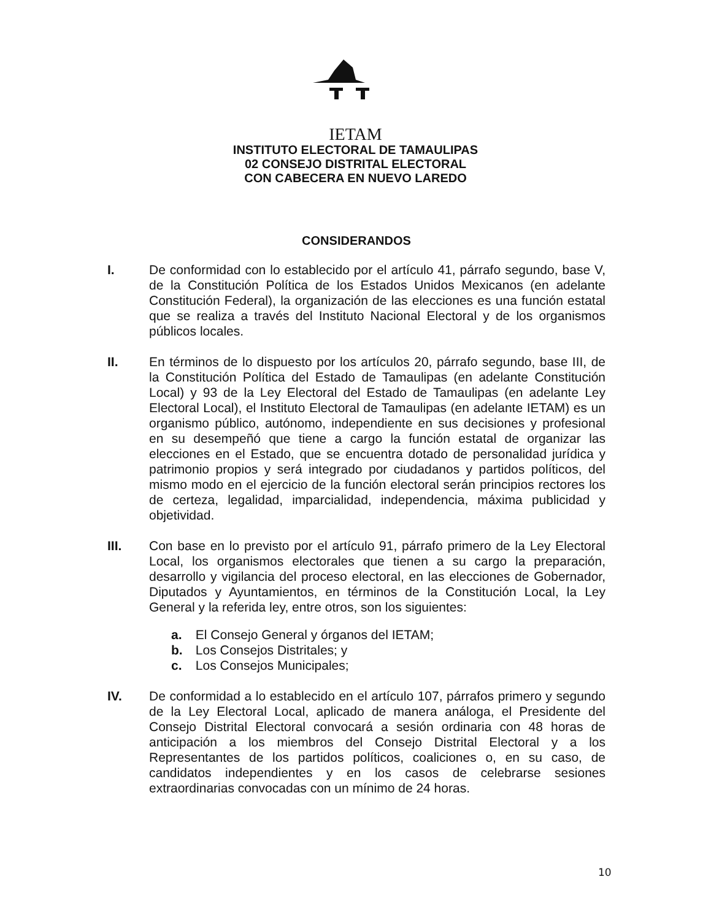IETAM
INSTITUTO ELECTORAL DE TAMAULIPAS
02 CONSEJO DISTRITAL ELECTORAL
CON CABECERA EN NUEVO LAREDO
CONSIDERANDOS
I. De conformidad con lo establecido por el artículo 41, párrafo segundo, base V, de la Constitución Política de los Estados Unidos Mexicanos (en adelante Constitución Federal), la organización de las elecciones es una función estatal que se realiza a través del Instituto Nacional Electoral y de los organismos públicos locales.
II. En términos de lo dispuesto por los artículos 20, párrafo segundo, base III, de la Constitución Política del Estado de Tamaulipas (en adelante Constitución Local) y 93 de la Ley Electoral del Estado de Tamaulipas (en adelante Ley Electoral Local), el Instituto Electoral de Tamaulipas (en adelante IETAM) es un organismo público, autónomo, independiente en sus decisiones y profesional en su desempeñó que tiene a cargo la función estatal de organizar las elecciones en el Estado, que se encuentra dotado de personalidad jurídica y patrimonio propios y será integrado por ciudadanos y partidos políticos, del mismo modo en el ejercicio de la función electoral serán principios rectores los de certeza, legalidad, imparcialidad, independencia, máxima publicidad y objetividad.
III. Con base en lo previsto por el artículo 91, párrafo primero de la Ley Electoral Local, los organismos electorales que tienen a su cargo la preparación, desarrollo y vigilancia del proceso electoral, en las elecciones de Gobernador, Diputados y Ayuntamientos, en términos de la Constitución Local, la Ley General y la referida ley, entre otros, son los siguientes:
a. El Consejo General y órganos del IETAM;
b. Los Consejos Distritales; y
c. Los Consejos Municipales;
IV. De conformidad a lo establecido en el artículo 107, párrafos primero y segundo de la Ley Electoral Local, aplicado de manera análoga, el Presidente del Consejo Distrital Electoral convocará a sesión ordinaria con 48 horas de anticipación a los miembros del Consejo Distrital Electoral y a los Representantes de los partidos políticos, coaliciones o, en su caso, de candidatos independientes y en los casos de celebrarse sesiones extraordinarias convocadas con un mínimo de 24 horas.
10